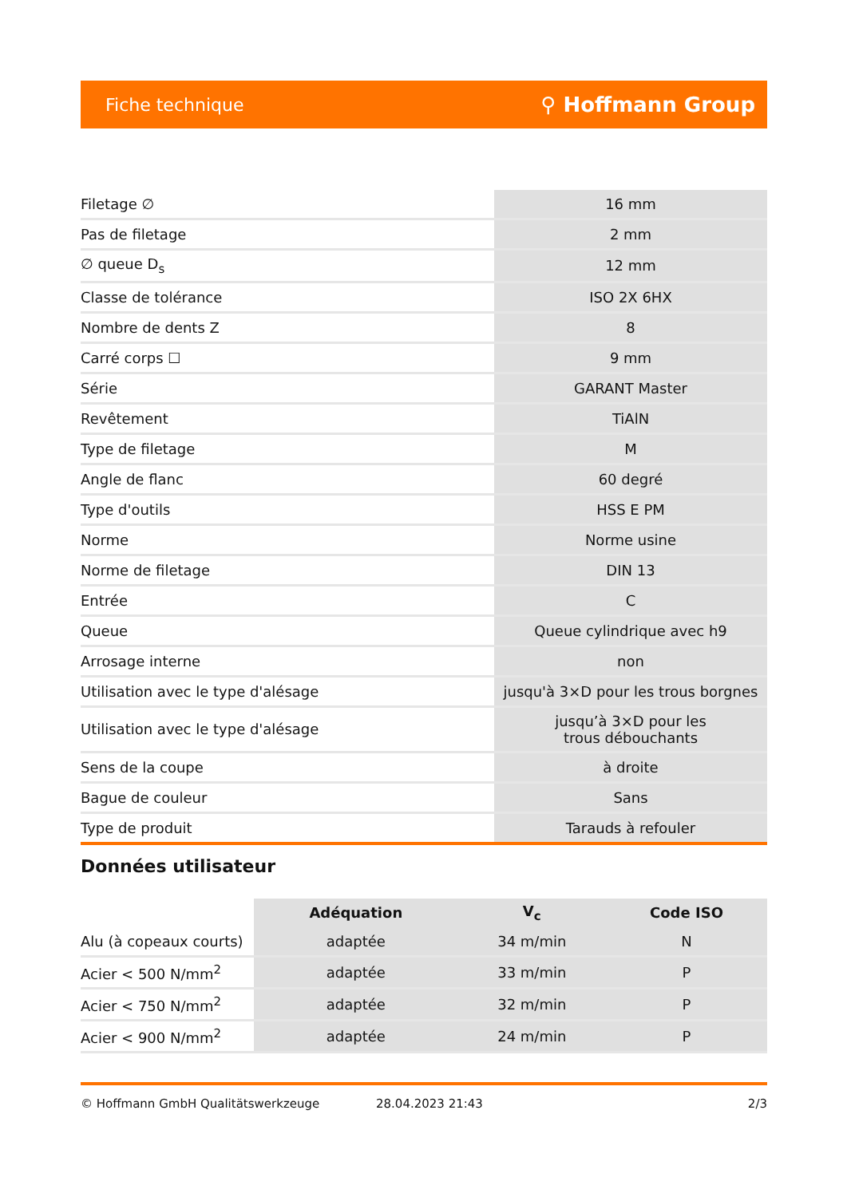Fiche technique ⚲ Hoffmann Group
| Filetage ∅ | 16 mm |
| Pas de filetage | 2 mm |
| ∅ queue D<sub>s</sub> | 12 mm |
| Classe de tolérance | ISO 2X 6HX |
| Nombre de dents Z | 8 |
| Carré corps ☐ | 9 mm |
| Série | GARANT Master |
| Revêtement | TiAlN |
| Type de filetage | M |
| Angle de flanc | 60 degré |
| Type d'outils | HSS E PM |
| Norme | Norme usine |
| Norme de filetage | DIN 13 |
| Entrée | C |
| Queue | Queue cylindrique avec h9 |
| Arrosage interne | non |
| Utilisation avec le type d'alésage | jusqu'à 3×D pour les trous borgnes |
| Utilisation avec le type d'alésage | jusqu’à 3×D pour les trous débouchants |
| Sens de la coupe | à droite |
| Bague de couleur | Sans |
| Type de produit | Tarauds à refouler |
Données utilisateur
| | Adéquation | V<sub>c</sub> | Code ISO |
| --- | --- | --- | --- |
| Alu (à copeaux courts) | adaptée | 34 m/min | N |
| Acier < 500 N/mm<sup>2</sup> | adaptée | 33 m/min | P |
| Acier < 750 N/mm<sup>2</sup> | adaptée | 32 m/min | P |
| Acier < 900 N/mm<sup>2</sup> | adaptée | 24 m/min | P |
© Hoffmann GmbH Qualitätswerkzeuge 28.04.2023 21:43 2/3